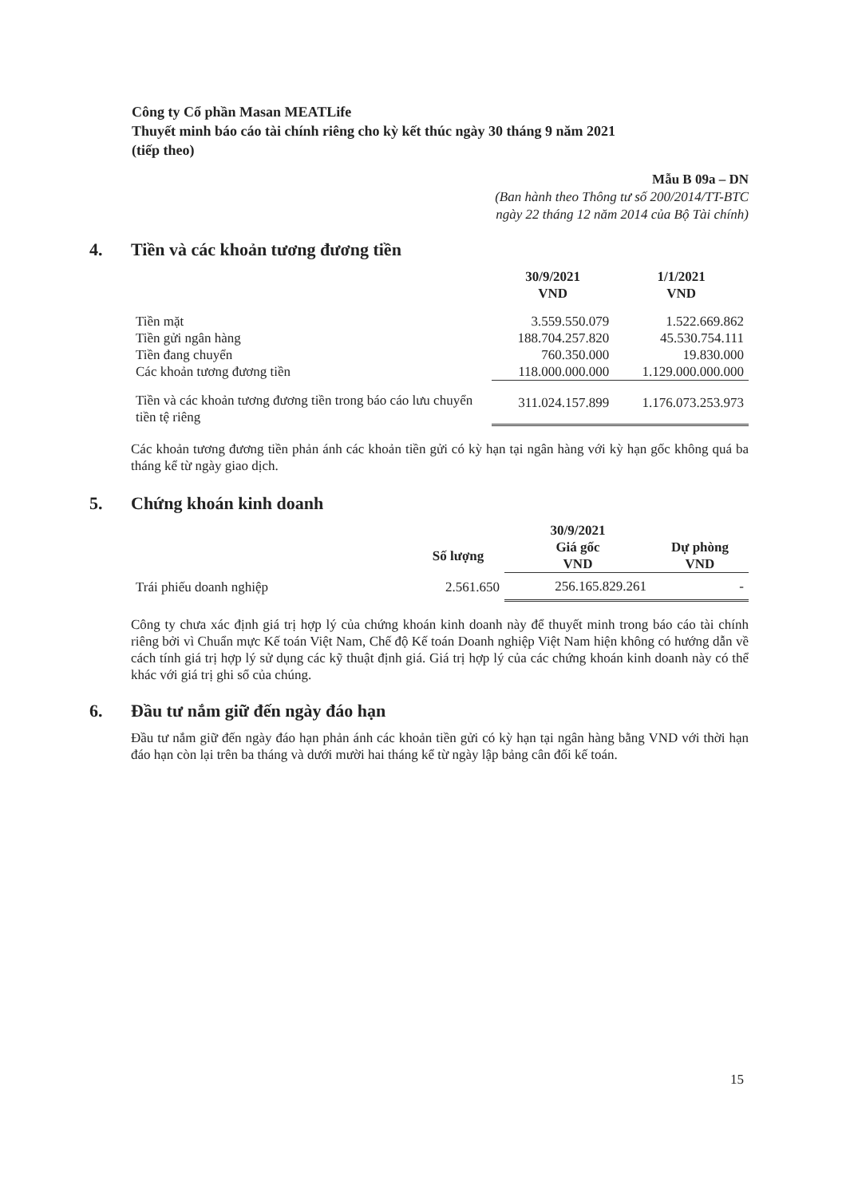Công ty Cổ phần Masan MEATLife
Thuyết minh báo cáo tài chính riêng cho kỳ kết thúc ngày 30 tháng 9 năm 2021
(tiếp theo)
Mẫu B 09a – DN
(Ban hành theo Thông tư số 200/2014/TT-BTC
ngày 22 tháng 12 năm 2014 của Bộ Tài chính)
4. Tiền và các khoản tương đương tiền
| | 30/9/2021 VND | 1/1/2021 VND |
| --- | --- | --- |
| Tiền mặt | 3.559.550.079 | 1.522.669.862 |
| Tiền gửi ngân hàng | 188.704.257.820 | 45.530.754.111 |
| Tiền đang chuyển | 760.350.000 | 19.830.000 |
| Các khoản tương đương tiền | 118.000.000.000 | 1.129.000.000.000 |
| Tiền và các khoản tương đương tiền trong báo cáo lưu chuyển tiền tệ riêng | 311.024.157.899 | 1.176.073.253.973 |
Các khoản tương đương tiền phản ánh các khoản tiền gửi có kỳ hạn tại ngân hàng với kỳ hạn gốc không quá ba tháng kể từ ngày giao dịch.
5. Chứng khoán kinh doanh
| | | 30/9/2021 | |
| --- | --- | --- | --- |
| | Số lượng | Giá gốc VND | Dự phòng VND |
| Trái phiếu doanh nghiệp | 2.561.650 | 256.165.829.261 | - |
Công ty chưa xác định giá trị hợp lý của chứng khoán kinh doanh này để thuyết minh trong báo cáo tài chính riêng bởi vì Chuẩn mực Kế toán Việt Nam, Chế độ Kế toán Doanh nghiệp Việt Nam hiện không có hướng dẫn về cách tính giá trị hợp lý sử dụng các kỹ thuật định giá. Giá trị hợp lý của các chứng khoán kinh doanh này có thể khác với giá trị ghi sổ của chúng.
6. Đầu tư nắm giữ đến ngày đáo hạn
Đầu tư nắm giữ đến ngày đáo hạn phản ánh các khoản tiền gửi có kỳ hạn tại ngân hàng bằng VND với thời hạn đáo hạn còn lại trên ba tháng và dưới mười hai tháng kể từ ngày lập bảng cân đối kế toán.
15